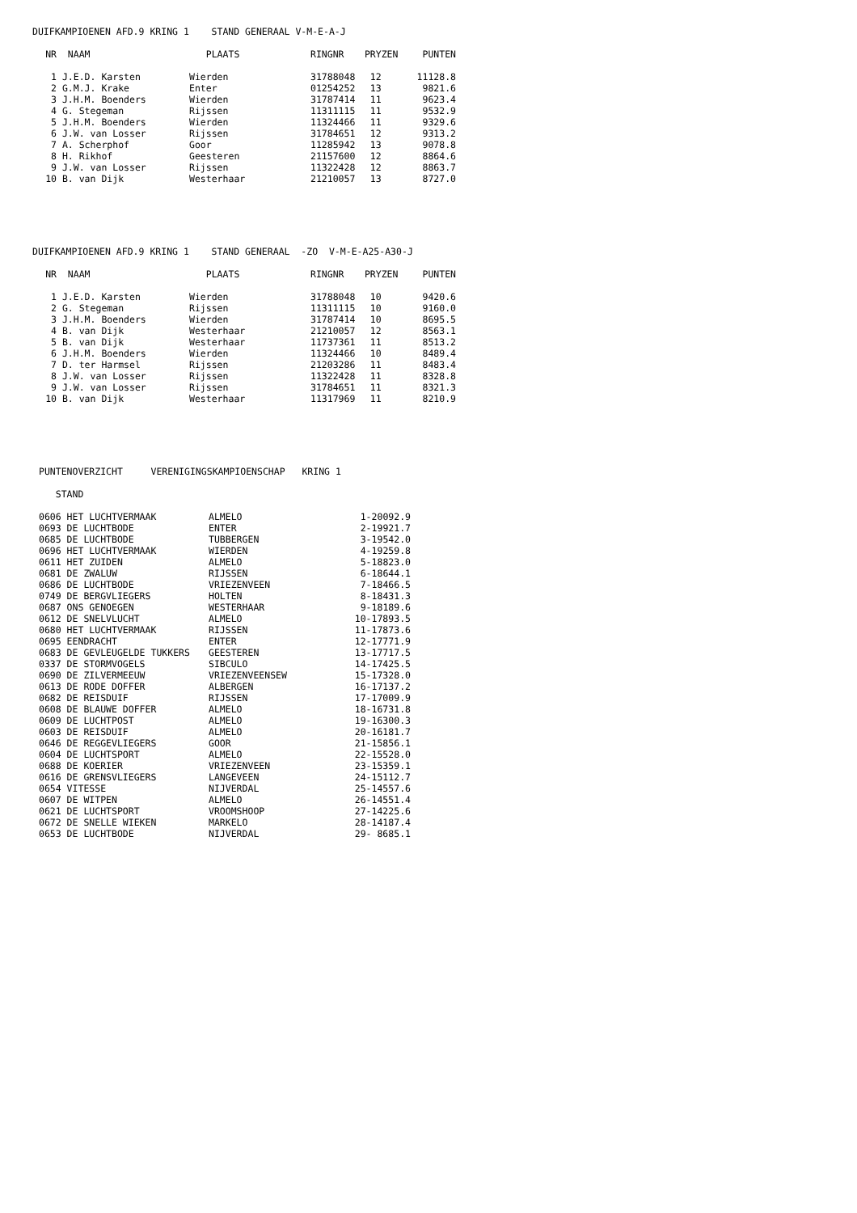DUIFKAMPIOENEN AFD.9 KRING 1 STAND GENERAAL V-M-E-A-J
| NR | NAAM | PLAATS | RINGNR | PRYZEN | PUNTEN |
| --- | --- | --- | --- | --- | --- |
| 1 | J.E.D. Karsten | Wierden | 31788048 | 12 | 11128.8 |
| 2 | G.M.J. Krake | Enter | 01254252 | 13 | 9821.6 |
| 3 | J.H.M. Boenders | Wierden | 31787414 | 11 | 9623.4 |
| 4 | G. Stegeman | Rijssen | 11311115 | 11 | 9532.9 |
| 5 | J.H.M. Boenders | Wierden | 11324466 | 11 | 9329.6 |
| 6 | J.W. van Losser | Rijssen | 31784651 | 12 | 9313.2 |
| 7 | A. Scherphof | Goor | 11285942 | 13 | 9078.8 |
| 8 | H. Rikhof | Geesteren | 21157600 | 12 | 8864.6 |
| 9 | J.W. van Losser | Rijssen | 11322428 | 12 | 8863.7 |
| 10 | B. van Dijk | Westerhaar | 21210057 | 13 | 8727.0 |
DUIFKAMPIOENEN AFD.9 KRING 1 STAND GENERAAL -ZO V-M-E-A25-A30-J
| NR | NAAM | PLAATS | RINGNR | PRYZEN | PUNTEN |
| --- | --- | --- | --- | --- | --- |
| 1 | J.E.D. Karsten | Wierden | 31788048 | 10 | 9420.6 |
| 2 | G. Stegeman | Rijssen | 11311115 | 10 | 9160.0 |
| 3 | J.H.M. Boenders | Wierden | 31787414 | 10 | 8695.5 |
| 4 | B. van Dijk | Westerhaar | 21210057 | 12 | 8563.1 |
| 5 | B. van Dijk | Westerhaar | 11737361 | 11 | 8513.2 |
| 6 | J.H.M. Boenders | Wierden | 11324466 | 10 | 8489.4 |
| 7 | D. ter Harmsel | Rijssen | 21203286 | 11 | 8483.4 |
| 8 | J.W. van Losser | Rijssen | 11322428 | 11 | 8328.8 |
| 9 | J.W. van Losser | Rijssen | 31784651 | 11 | 8321.3 |
| 10 | B. van Dijk | Westerhaar | 11317969 | 11 | 8210.9 |
PUNTENOVERZICHT VERENIGINGSKAMPIOENSCHAP KRING 1
STAND
| 0606 HET LUCHTVERMAAK | ALMELO | 1-20092.9 |
| 0693 DE LUCHTBODE | ENTER | 2-19921.7 |
| 0685 DE LUCHTBODE | TUBBERGEN | 3-19542.0 |
| 0696 HET LUCHTVERMAAK | WIERDEN | 4-19259.8 |
| 0611 HET ZUIDEN | ALMELO | 5-18823.0 |
| 0681 DE ZWALUW | RIJSSEN | 6-18644.1 |
| 0686 DE LUCHTBODE | VRIEZENVEEN | 7-18466.5 |
| 0749 DE BERGVLIEGERS | HOLTEN | 8-18431.3 |
| 0687 ONS GENOEGEN | WESTERHAAR | 9-18189.6 |
| 0612 DE SNELVLUCHT | ALMELO | 10-17893.5 |
| 0680 HET LUCHTVERMAAK | RIJSSEN | 11-17873.6 |
| 0695 EENDRACHT | ENTER | 12-17771.9 |
| 0683 DE GEVLEUGELDE TUKKERS | GEESTEREN | 13-17717.5 |
| 0337 DE STORMVOGELS | SIBCULO | 14-17425.5 |
| 0690 DE ZILVERMEEUW | VRIEZENVEENSEW | 15-17328.0 |
| 0613 DE RODE DOFFER | ALBERGEN | 16-17137.2 |
| 0682 DE REISDUIF | RIJSSEN | 17-17009.9 |
| 0608 DE BLAUWE DOFFER | ALMELO | 18-16731.8 |
| 0609 DE LUCHTPOST | ALMELO | 19-16300.3 |
| 0603 DE REISDUIF | ALMELO | 20-16181.7 |
| 0646 DE REGGEVLIEGERS | GOOR | 21-15856.1 |
| 0604 DE LUCHTSPORT | ALMELO | 22-15528.0 |
| 0688 DE KOERIER | VRIEZENVEEN | 23-15359.1 |
| 0616 DE GRENSVLIEGERS | LANGEVEEN | 24-15112.7 |
| 0654 VITESSE | NIJVERDAL | 25-14557.6 |
| 0607 DE WITPEN | ALMELO | 26-14551.4 |
| 0621 DE LUCHTSPORT | VROOMSHOOP | 27-14225.6 |
| 0672 DE SNELLE WIEKEN | MARKELO | 28-14187.4 |
| 0653 DE LUCHTBODE | NIJVERDAL | 29- 8685.1 |